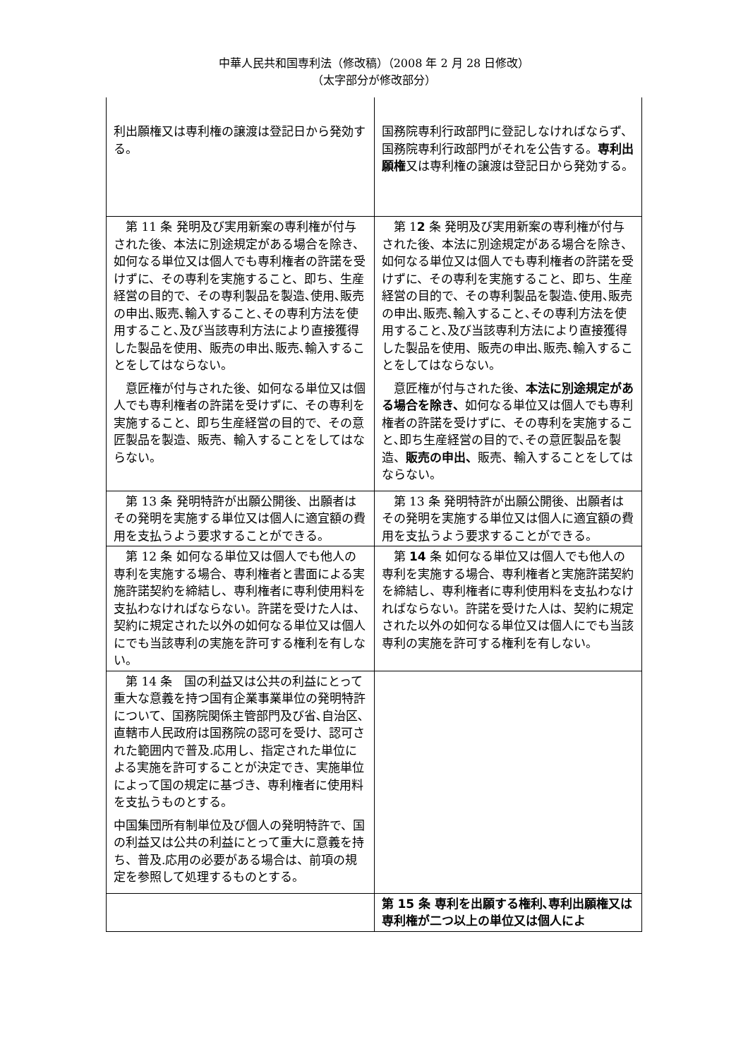中華人民共和国専利法（修改稿）（2008 年 2 月 28 日修改）
（太字部分が修改部分）
| 利出願権又は専利権の譲渡は登記日から発効する。 | 国務院専利行政部門に登記しなければならず、国務院専利行政部門がそれを公告する。 専利出願権 又は専利権の譲渡は登記日から発効する。 |
| 第 11 条 発明及び実用新案の専利権が付与された後、本法に別途規定がある場合を除き、如何なる単位又は個人でも専利権者の許諾を受けずに、その専利を実施すること、即ち、生産経営の目的で、その専利製品を製造､使用､販売の申出､販売､輸入すること､その専利方法を使用すること､及び当該専利方法により直接獲得した製品を使用、販売の申出､販売､輸入することをしてはならない。 意匠権が付与された後、如何なる単位又は個人でも専利権者の許諾を受けずに、その専利を実施すること、即ち生産経営の目的で、その意匠製品を製造、販売、輸入することをしてはならない。 | 第 1 2 条 発明及び実用新案の専利権が付与された後、本法に別途規定がある場合を除き、如何なる単位又は個人でも専利権者の許諾を受けずに、その専利を実施すること、即ち、生産経営の目的で、その専利製品を製造､使用､販売の申出､販売､輸入すること､その専利方法を使用すること､及び当該専利方法により直接獲得した製品を使用、販売の申出､販売､輸入することをしてはならない。 意匠権が付与された後、 本法に別途規定がある場合を除き、 如何なる単位又は個人でも専利権者の許諾を受けずに、その専利を実施すること､即ち生産経営の目的で､その意匠製品を製造、 販売の申出、 販売、輸入することをしてはならない。 |
| 第 13 条 発明特許が出願公開後、出願者はその発明を実施する単位又は個人に適宜額の費用を支払うよう要求することができる。 | 第 13 条 発明特許が出願公開後、出願者はその発明を実施する単位又は個人に適宜額の費用を支払うよう要求することができる。 |
| 第 12 条 如何なる単位又は個人でも他人の専利を実施する場合、専利権者と書面による実施許諾契約を締結し、専利権者に専利使用料を支払わなければならない。許諾を受けた人は、契約に規定された以外の如何なる単位又は個人にでも当該専利の実施を許可する権利を有しない。 | 第 14 条 如何なる単位又は個人でも他人の専利を実施する場合、専利権者と実施許諾契約を締結し、専利権者に専利使用料を支払わなければならない。許諾を受けた人は、契約に規定された以外の如何なる単位又は個人にでも当該専利の実施を許可する権利を有しない。 |
| 第 14 条 国の利益又は公共の利益にとって重大な意義を持つ国有企業事業単位の発明特許について、国務院関係主管部門及び省､自治区､直轄市人民政府は国務院の認可を受け、認可された範囲内で普及.応用し、指定された単位による実施を許可することが決定でき、実施単位によって国の規定に基づき、専利権者に使用料を支払うものとする。 中国集団所有制単位及び個人の発明特許で、国の利益又は公共の利益にとって重大に意義を持ち、普及.応用の必要がある場合は、前項の規定を参照して処理するものとする。 | |
| | 第 15 条 専利を出願する権利､専利出願権又は専利権が二つ以上の単位又は個人によ |